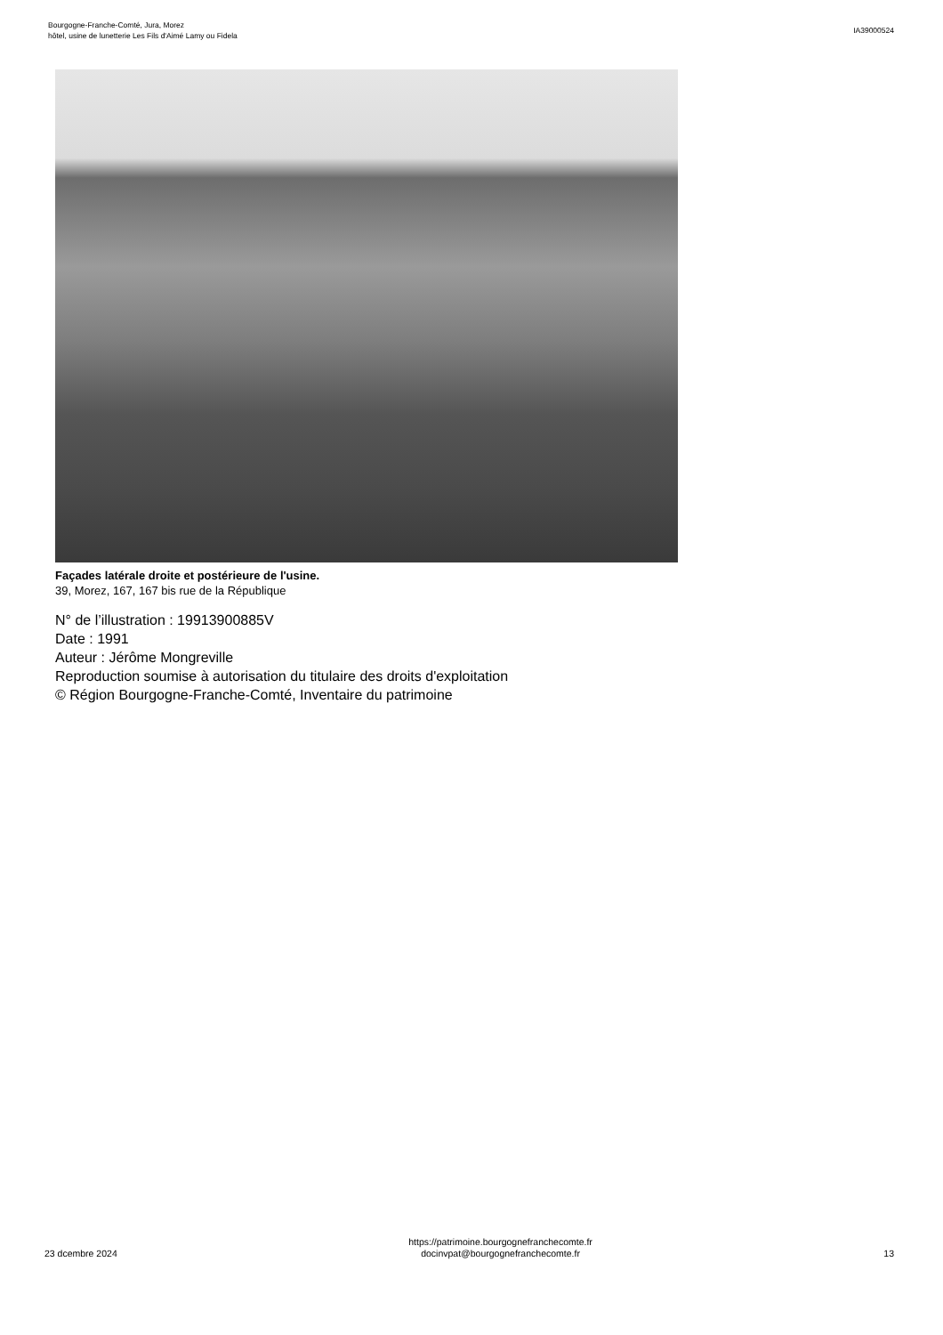Bourgogne-Franche-Comté, Jura, Morez
hôtel, usine de lunetterie Les Fils d'Aimé Lamy ou Fidela
IA39000524
Façades latérale droite et postérieure de l'usine.
39, Morez, 167, 167 bis rue de la République
N° de l’illustration : 19913900885V
Date : 1991
Auteur : Jérôme Mongreville
Reproduction soumise à autorisation du titulaire des droits d'exploitation
© Région Bourgogne-Franche-Comté, Inventaire du patrimoine
23 dcembre 2024
https://patrimoine.bourgognefranchecomte.fr
docinvpat@bourgognefranchecomte.fr
13